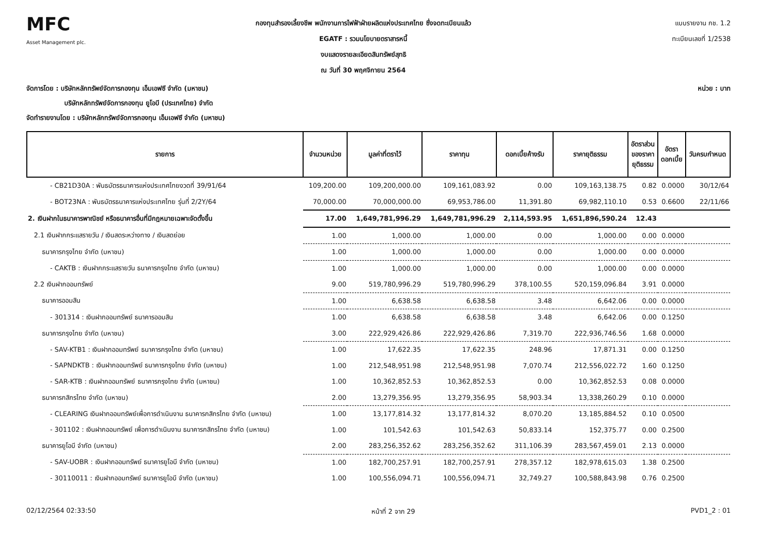MFC
Asset Management plc.
กองทุนสำรองเลี้ยงชีพ พนักงานการไฟฟ้าฝ่ายผลิตแห่งประเทศไทย ซึ่งจดทะเบียนแล้ว
EGATF : รวมนโยบายตราสารหนี้
งบแสดงรายละเอียดสินทรัพย์สุทธิ
ณ วันที่ 30 พฤศจิกายน 2564
แบบรายงาน กช. 1.2
ทะเบียนเลขที่ 1/2538
จัดการโดย : บริษัทหลักทรัพย์จัดการกองทุน เอ็มเอฟซี จำกัด (มหาชน)
บริษัทหลักทรัพย์จัดการกองทุน ยูโอบี (ประเทศไทย) จำกัด
จัดทำรายงานโดย : บริษัทหลักทรัพย์จัดการกองทุน เอ็มเอฟซี จำกัด (มหาชน)
หน่วย : บาท
| รายการ | จำนวนหน่วย | มูลค่าที่ตราไว้ | ราคาทุน | ดอกเบี้ยค้างรับ | ราคายุติธรรม | อัตราส่วน ของราคา ยุติธรรม | อัตรา ดอกเบี้ย | วันครบกำหนด |
| --- | --- | --- | --- | --- | --- | --- | --- | --- |
| - CB21D30A : พันธบัตรธนาคารแห่งประเทศไทยงวดที่ 39/91/64 | 109,200.00 | 109,200,000.00 | 109,161,083.92 | 0.00 | 109,163,138.75 | 0.82 | 0.0000 | 30/12/64 |
| - BOT23NA : พันธบัตรธนาคารแห่งประเทศไทย รุ่นที่ 2/2Y/64 | 70,000.00 | 70,000,000.00 | 69,953,786.00 | 11,391.80 | 69,982,110.10 | 0.53 | 0.6600 | 22/11/66 |
| 2. เงินฝากในธนาคารพาณิชย์ หรือธนาคารอื่นที่มีกฎหมายเฉพาะจัดตั้งขึ้น | 17.00 | 1,649,781,996.29 | 1,649,781,996.29 | 2,114,593.95 | 1,651,896,590.24 | 12.43 | | |
| 2.1 เงินฝากกระแสรายวัน / เงินสดระหว่างทาง / เงินสดย่อย | 1.00 | 1,000.00 | 1,000.00 | 0.00 | 1,000.00 | 0.00 | 0.0000 | |
| ธนาคารกรุงไทย จำกัด (มหาชน) | 1.00 | 1,000.00 | 1,000.00 | 0.00 | 1,000.00 | 0.00 | 0.0000 | |
| - CAKTB : เงินฝากกระแสรายวัน ธนาคารกรุงไทย จำกัด (มหาชน) | 1.00 | 1,000.00 | 1,000.00 | 0.00 | 1,000.00 | 0.00 | 0.0000 | |
| 2.2 เงินฝากออมทรัพย์ | 9.00 | 519,780,996.29 | 519,780,996.29 | 378,100.55 | 520,159,096.84 | 3.91 | 0.0000 | |
| ธนาคารออมสิน | 1.00 | 6,638.58 | 6,638.58 | 3.48 | 6,642.06 | 0.00 | 0.0000 | |
| - 301314 : เงินฝากออมทรัพย์ ธนาคารออมสิน | 1.00 | 6,638.58 | 6,638.58 | 3.48 | 6,642.06 | 0.00 | 0.1250 | |
| ธนาคารกรุงไทย จำกัด (มหาชน) | 3.00 | 222,929,426.86 | 222,929,426.86 | 7,319.70 | 222,936,746.56 | 1.68 | 0.0000 | |
| - SAV-KTB1 : เงินฝากออมทรัพย์ ธนาคารกรุงไทย จำกัด (มหาชน) | 1.00 | 17,622.35 | 17,622.35 | 248.96 | 17,871.31 | 0.00 | 0.1250 | |
| - SAPNDKTB : เงินฝากออมทรัพย์ ธนาคารกรุงไทย จำกัด (มหาชน) | 1.00 | 212,548,951.98 | 212,548,951.98 | 7,070.74 | 212,556,022.72 | 1.60 | 0.1250 | |
| - SAR-KTB : เงินฝากออมทรัพย์ ธนาคารกรุงไทย จำกัด (มหาชน) | 1.00 | 10,362,852.53 | 10,362,852.53 | 0.00 | 10,362,852.53 | 0.08 | 0.0000 | |
| ธนาคารกสิกรไทย จำกัด (มหาชน) | 2.00 | 13,279,356.95 | 13,279,356.95 | 58,903.34 | 13,338,260.29 | 0.10 | 0.0000 | |
| - CLEARING เงินฝากออมทรัพย์เพื่อการดำเนินงาน ธนาคารกสิกรไทย จำกัด (มหาชน) | 1.00 | 13,177,814.32 | 13,177,814.32 | 8,070.20 | 13,185,884.52 | 0.10 | 0.0500 | |
| - 301102 : เงินฝากออมทรัพย์ เพื่อการดำเนินงาน ธนาคารกสิกรไทย จำกัด (มหาชน) | 1.00 | 101,542.63 | 101,542.63 | 50,833.14 | 152,375.77 | 0.00 | 0.2500 | |
| ธนาคารยูโอบี จำกัด (มหาชน) | 2.00 | 283,256,352.62 | 283,256,352.62 | 311,106.39 | 283,567,459.01 | 2.13 | 0.0000 | |
| - SAV-UOBR : เงินฝากออมทรัพย์ ธนาคารยูโอบี จำกัด (มหาชน) | 1.00 | 182,700,257.91 | 182,700,257.91 | 278,357.12 | 182,978,615.03 | 1.38 | 0.2500 | |
| - 30110011 : เงินฝากออมทรัพย์ ธนาคารยูโอบี จำกัด (มหาชน) | 1.00 | 100,556,094.71 | 100,556,094.71 | 32,749.27 | 100,588,843.98 | 0.76 | 0.2500 | |
02/12/2564 02:33:50 หน้าที่ 2 จาก 29 PVD1_2 : 01